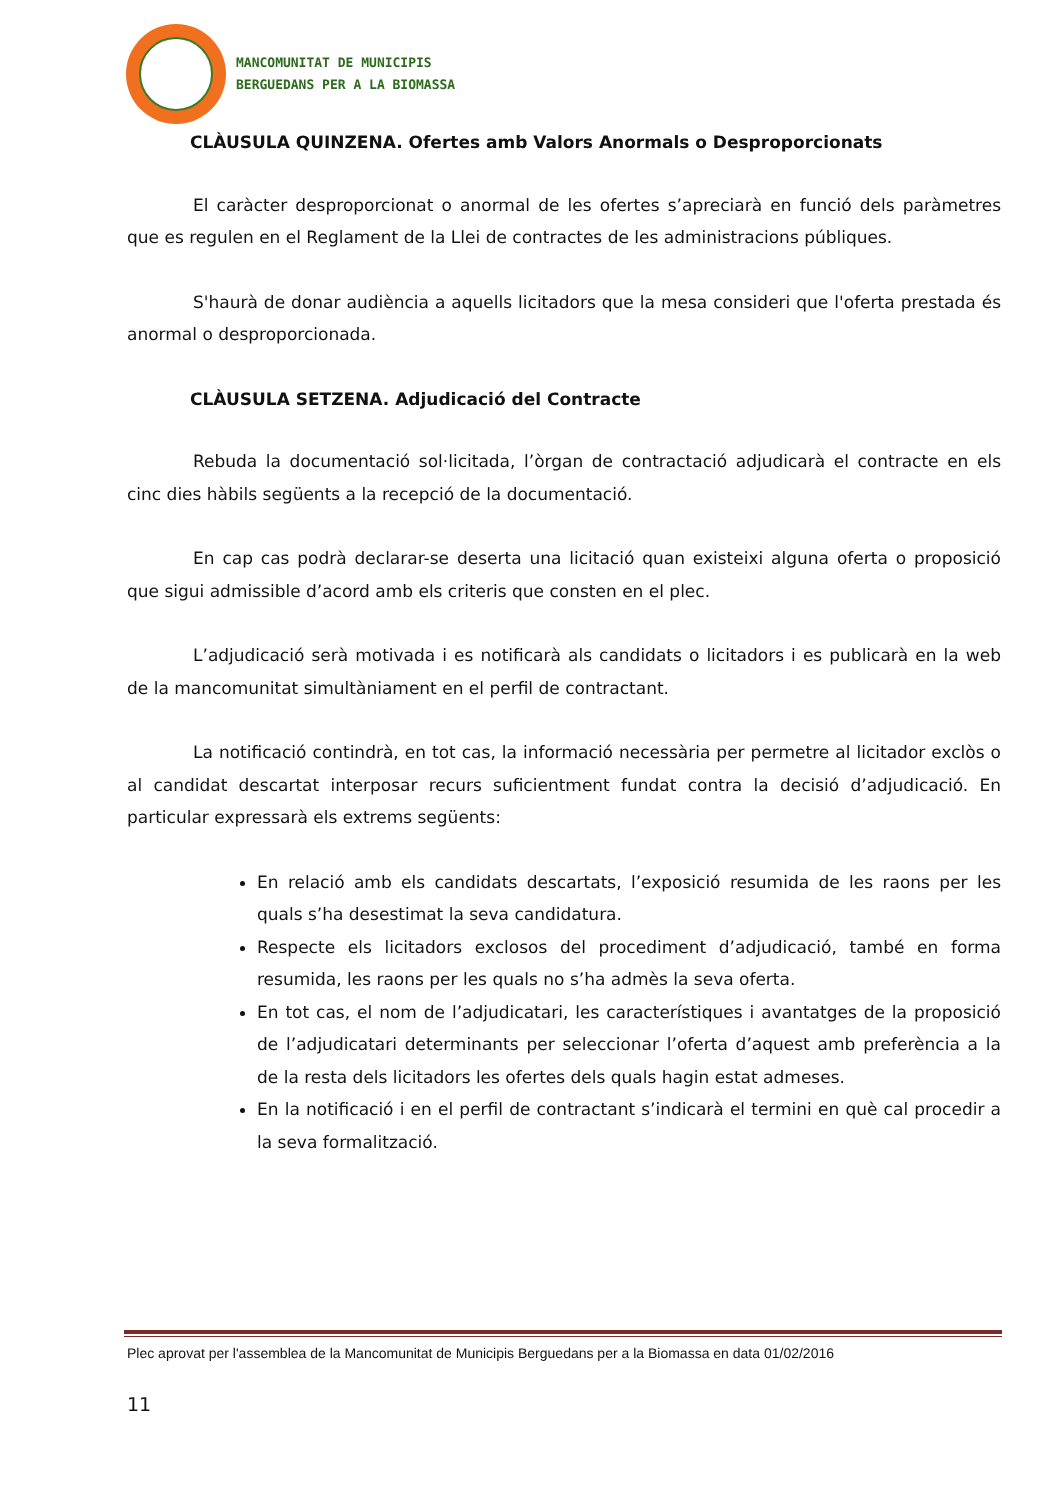MANCOMUNITAT DE MUNICIPIS
BERGUEDANS PER A LA BIOMASSA
CLÀUSULA QUINZENA. Ofertes amb Valors Anormals o Desproporcionats
El caràcter desproporcionat o anormal de les ofertes s’apreciarà en funció dels paràmetres que es regulen en el Reglament de la Llei de contractes de les administracions públiques.
S'haurà de donar audiència a aquells licitadors que la mesa consideri que l'oferta prestada és anormal o desproporcionada.
CLÀUSULA SETZENA. Adjudicació del Contracte
Rebuda la documentació sol·licitada, l’òrgan de contractació adjudicarà el contracte en els cinc dies hàbils següents a la recepció de la documentació.
En cap cas podrà declarar-se deserta una licitació quan existeixi alguna oferta o proposició que sigui admissible d’acord amb els criteris que consten en el plec.
L’adjudicació serà motivada i es notificarà als candidats o licitadors i es publicarà en la web de la mancomunitat simultàniament en el perfil de contractant.
La notificació contindrà, en tot cas, la informació necessària per permetre al licitador exclòs o al candidat descartat interposar recurs suficientment fundat contra la decisió d’adjudicació. En particular expressarà els extrems següents:
En relació amb els candidats descartats, l’exposició resumida de les raons per les quals s’ha desestimat la seva candidatura.
Respecte els licitadors exclosos del procediment d’adjudicació, també en forma resumida, les raons per les quals no s’ha admès la seva oferta.
En tot cas, el nom de l’adjudicatari, les característiques i avantatges de la proposició de l’adjudicatari determinants per seleccionar l’oferta d’aquest amb preferència a la de la resta dels licitadors les ofertes dels quals hagin estat admeses.
En la notificació i en el perfil de contractant s’indicarà el termini en què cal procedir a la seva formalització.
Plec aprovat per l'assemblea de la Mancomunitat de Municipis Berguedans per a la Biomassa en data 01/02/2016
11